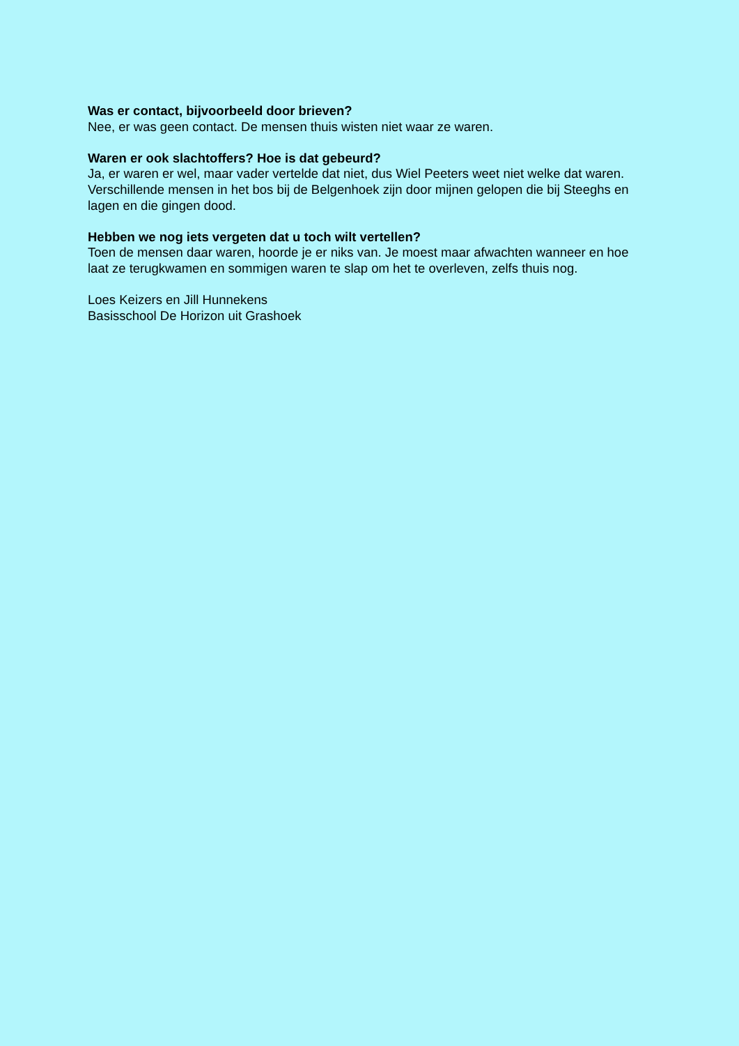Was er contact, bijvoorbeeld door brieven?
Nee, er was geen contact. De mensen thuis wisten niet waar ze waren.
Waren er ook slachtoffers? Hoe is dat gebeurd?
Ja, er waren er wel, maar vader vertelde dat niet, dus Wiel Peeters weet niet welke dat waren. Verschillende mensen in het bos bij de Belgenhoek zijn door mijnen gelopen die bij Steeghs en lagen en die gingen dood.
Hebben we nog iets vergeten dat u toch wilt vertellen?
Toen de mensen daar waren, hoorde je er niks van. Je moest maar afwachten wanneer en hoe laat ze terugkwamen en sommigen waren te slap om het te overleven, zelfs thuis nog.
Loes Keizers en Jill Hunnekens
Basisschool De Horizon uit Grashoek